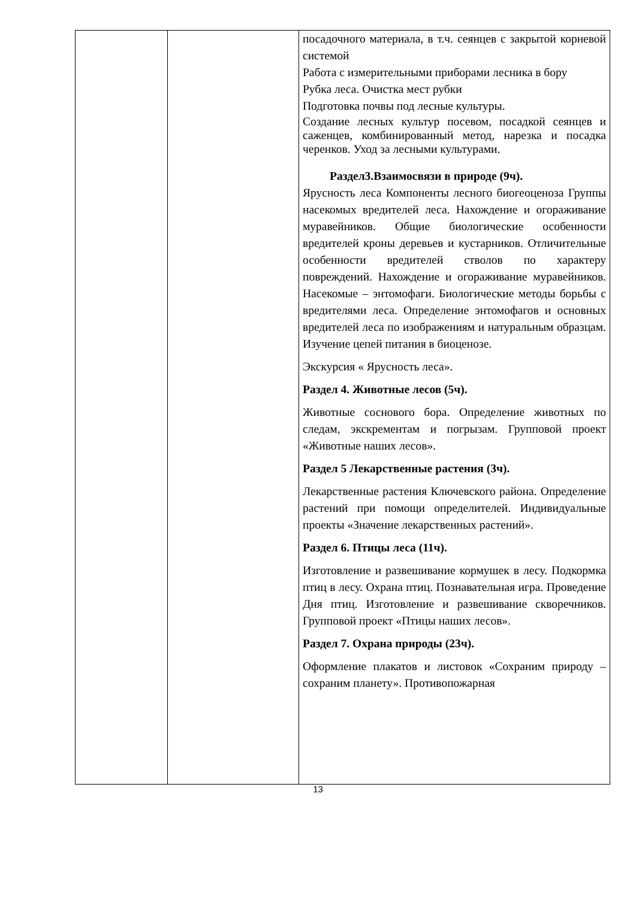| | | посадочного материала, в т.ч. сеянцев с закрытой корневой системой Работа с измерительными приборами лесника в бору Рубка леса. Очистка мест рубки Подготовка почвы под лесные культуры. Создание лесных культур посевом, посадкой сеянцев и саженцев, комбинированный метод, нарезка и посадка черенков. Уход за лесными культурами. Раздел3.Взаимосвязи в природе (9ч). Ярусность леса Компоненты лесного биогеоценоза Группы насекомых вредителей леса. Нахождение и огораживание муравейников. Общие биологические особенности вредителей кроны деревьев и кустарников. Отличительные особенности вредителей стволов по характеру повреждений. Нахождение и огораживание муравейников. Насекомые – энтомофаги. Биологические методы борьбы с вредителями леса. Определение энтомофагов и основных вредителей леса по изображениям и натуральным образцам. Изучение цепей питания в биоценозе. Экскурсия « Ярусность леса». Раздел 4. Животные лесов (5ч). Животные соснового бора. Определение животных по следам, экскрементам и погрызам. Групповой проект «Животные наших лесов». Раздел 5 Лекарственные растения (3ч). Лекарственные растения Ключевского района. Определение растений при помощи определителей. Индивидуальные проекты «Значение лекарственных растений». Раздел 6. Птицы леса (11ч). Изготовление и развешивание кормушек в лесу. Подкормка птиц в лесу. Охрана птиц. Познавательная игра. Проведение Дня птиц. Изготовление и развешивание скворечников. Групповой проект «Птицы наших лесов». Раздел 7. Охрана природы (23ч). Оформление плакатов и листовок «Сохраним природу – сохраним планету». Противопожарная |
13